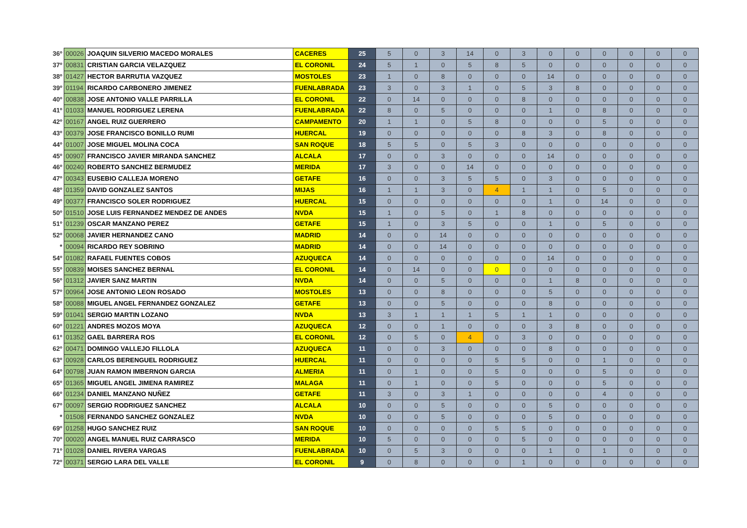| 36º | 00026 | JOAQUIN SILVERIO MACEDO MORALES | CACERES | 25 | 5 | 0 | 3 | 14 | 0 | 3 | 0 | 0 | 0 | 0 | 0 | 0 |
| 37º | 00831 | CRISTIAN GARCIA VELAZQUEZ | EL CORONIL | 24 | 5 | 1 | 0 | 5 | 8 | 5 | 0 | 0 | 0 | 0 | 0 | 0 |
| 38º | 01427 | HECTOR BARRUTIA VAZQUEZ | MOSTOLES | 23 | 1 | 0 | 8 | 0 | 0 | 0 | 14 | 0 | 0 | 0 | 0 | 0 |
| 39º | 01194 | RICARDO CARBONERO JIMENEZ | FUENLABRADA | 23 | 3 | 0 | 3 | 1 | 0 | 5 | 3 | 8 | 0 | 0 | 0 | 0 |
| 40º | 00838 | JOSE ANTONIO VALLE PARRILLA | EL CORONIL | 22 | 0 | 14 | 0 | 0 | 0 | 8 | 0 | 0 | 0 | 0 | 0 | 0 |
| 41º | 01033 | MANUEL RODRIGUEZ LERENA | FUENLABRADA | 22 | 8 | 0 | 5 | 0 | 0 | 0 | 1 | 0 | 8 | 0 | 0 | 0 |
| 42º | 00167 | ANGEL RUIZ GUERRERO | CAMPAMENTO | 20 | 1 | 1 | 0 | 5 | 8 | 0 | 0 | 0 | 5 | 0 | 0 | 0 |
| 43º | 00379 | JOSE FRANCISCO BONILLO RUMI | HUERCAL | 19 | 0 | 0 | 0 | 0 | 0 | 8 | 3 | 0 | 8 | 0 | 0 | 0 |
| 44º | 01007 | JOSE MIGUEL MOLINA COCA | SAN ROQUE | 18 | 5 | 5 | 0 | 5 | 3 | 0 | 0 | 0 | 0 | 0 | 0 | 0 |
| 45º | 00907 | FRANCISCO JAVIER MIRANDA SANCHEZ | ALCALA | 17 | 0 | 0 | 3 | 0 | 0 | 0 | 14 | 0 | 0 | 0 | 0 | 0 |
| 46º | 00240 | ROBERTO SANCHEZ BERMUDEZ | MERIDA | 17 | 3 | 0 | 0 | 14 | 0 | 0 | 0 | 0 | 0 | 0 | 0 | 0 |
| 47º | 00343 | EUSEBIO CALLEJA MORENO | GETAFE | 16 | 0 | 0 | 3 | 5 | 5 | 0 | 3 | 0 | 0 | 0 | 0 | 0 |
| 48º | 01359 | DAVID GONZALEZ SANTOS | MIJAS | 16 | 1 | 1 | 3 | 0 | 4 | 1 | 1 | 0 | 5 | 0 | 0 | 0 |
| 49º | 00377 | FRANCISCO SOLER RODRIGUEZ | HUERCAL | 15 | 0 | 0 | 0 | 0 | 0 | 0 | 1 | 0 | 14 | 0 | 0 | 0 |
| 50º | 01510 | JOSE LUIS FERNANDEZ MENDEZ DE ANDES | NVDA | 15 | 1 | 0 | 5 | 0 | 1 | 8 | 0 | 0 | 0 | 0 | 0 | 0 |
| 51º | 01239 | OSCAR MANZANO PEREZ | GETAFE | 15 | 1 | 0 | 3 | 5 | 0 | 0 | 1 | 0 | 5 | 0 | 0 | 0 |
| 52º | 00068 | JAVIER HERNANDEZ CANO | MADRID | 14 | 0 | 0 | 14 | 0 | 0 | 0 | 0 | 0 | 0 | 0 | 0 | 0 |
| * | 00094 | RICARDO REY SOBRINO | MADRID | 14 | 0 | 0 | 14 | 0 | 0 | 0 | 0 | 0 | 0 | 0 | 0 | 0 |
| 54º | 01082 | RAFAEL FUENTES COBOS | AZUQUECA | 14 | 0 | 0 | 0 | 0 | 0 | 0 | 14 | 0 | 0 | 0 | 0 | 0 |
| 55º | 00839 | MOISES SANCHEZ BERNAL | EL CORONIL | 14 | 0 | 14 | 0 | 0 | 0 | 0 | 0 | 0 | 0 | 0 | 0 | 0 |
| 56º | 01312 | JAVIER SANZ MARTIN | NVDA | 14 | 0 | 0 | 5 | 0 | 0 | 0 | 1 | 8 | 0 | 0 | 0 | 0 |
| 57º | 00964 | JOSE ANTONIO LEON ROSADO | MOSTOLES | 13 | 0 | 0 | 8 | 0 | 0 | 0 | 5 | 0 | 0 | 0 | 0 | 0 |
| 58º | 00088 | MIGUEL ANGEL FERNANDEZ GONZALEZ | GETAFE | 13 | 0 | 0 | 5 | 0 | 0 | 0 | 8 | 0 | 0 | 0 | 0 | 0 |
| 59º | 01041 | SERGIO MARTIN LOZANO | NVDA | 13 | 3 | 1 | 1 | 1 | 5 | 1 | 1 | 0 | 0 | 0 | 0 | 0 |
| 60º | 01221 | ANDRES MOZOS MOYA | AZUQUECA | 12 | 0 | 0 | 1 | 0 | 0 | 0 | 3 | 8 | 0 | 0 | 0 | 0 |
| 61º | 01352 | GAEL BARRERA ROS | EL CORONIL | 12 | 0 | 5 | 0 | 4 | 0 | 3 | 0 | 0 | 0 | 0 | 0 | 0 |
| 62º | 00471 | DOMINGO VALLEJO FILLOLA | AZUQUECA | 11 | 0 | 0 | 3 | 0 | 0 | 0 | 8 | 0 | 0 | 0 | 0 | 0 |
| 63º | 00928 | CARLOS BERENGUEL RODRIGUEZ | HUERCAL | 11 | 0 | 0 | 0 | 0 | 5 | 5 | 0 | 0 | 1 | 0 | 0 | 0 |
| 64º | 00798 | JUAN RAMON IMBERNON GARCIA | ALMERIA | 11 | 0 | 1 | 0 | 0 | 5 | 0 | 0 | 0 | 5 | 0 | 0 | 0 |
| 65º | 01365 | MIGUEL ANGEL JIMENA RAMIREZ | MALAGA | 11 | 0 | 1 | 0 | 0 | 5 | 0 | 0 | 0 | 5 | 0 | 0 | 0 |
| 66º | 01234 | DANIEL MANZANO NUÑEZ | GETAFE | 11 | 3 | 0 | 3 | 1 | 0 | 0 | 0 | 0 | 4 | 0 | 0 | 0 |
| 67º | 00097 | SERGIO RODRIGUEZ SANCHEZ | ALCALA | 10 | 0 | 0 | 5 | 0 | 0 | 0 | 5 | 0 | 0 | 0 | 0 | 0 |
| * | 01508 | FERNANDO SANCHEZ GONZALEZ | NVDA | 10 | 0 | 0 | 5 | 0 | 0 | 0 | 5 | 0 | 0 | 0 | 0 | 0 |
| 69º | 01258 | HUGO SANCHEZ RUIZ | SAN ROQUE | 10 | 0 | 0 | 0 | 0 | 5 | 5 | 0 | 0 | 0 | 0 | 0 | 0 |
| 70º | 00020 | ANGEL MANUEL RUIZ CARRASCO | MERIDA | 10 | 5 | 0 | 0 | 0 | 0 | 5 | 0 | 0 | 0 | 0 | 0 | 0 |
| 71º | 01028 | DANIEL RIVERA VARGAS | FUENLABRADA | 10 | 0 | 5 | 3 | 0 | 0 | 0 | 1 | 0 | 1 | 0 | 0 | 0 |
| 72º | 00371 | SERGIO LARA DEL VALLE | EL CORONIL | 9 | 0 | 8 | 0 | 0 | 0 | 1 | 0 | 0 | 0 | 0 | 0 | 0 |